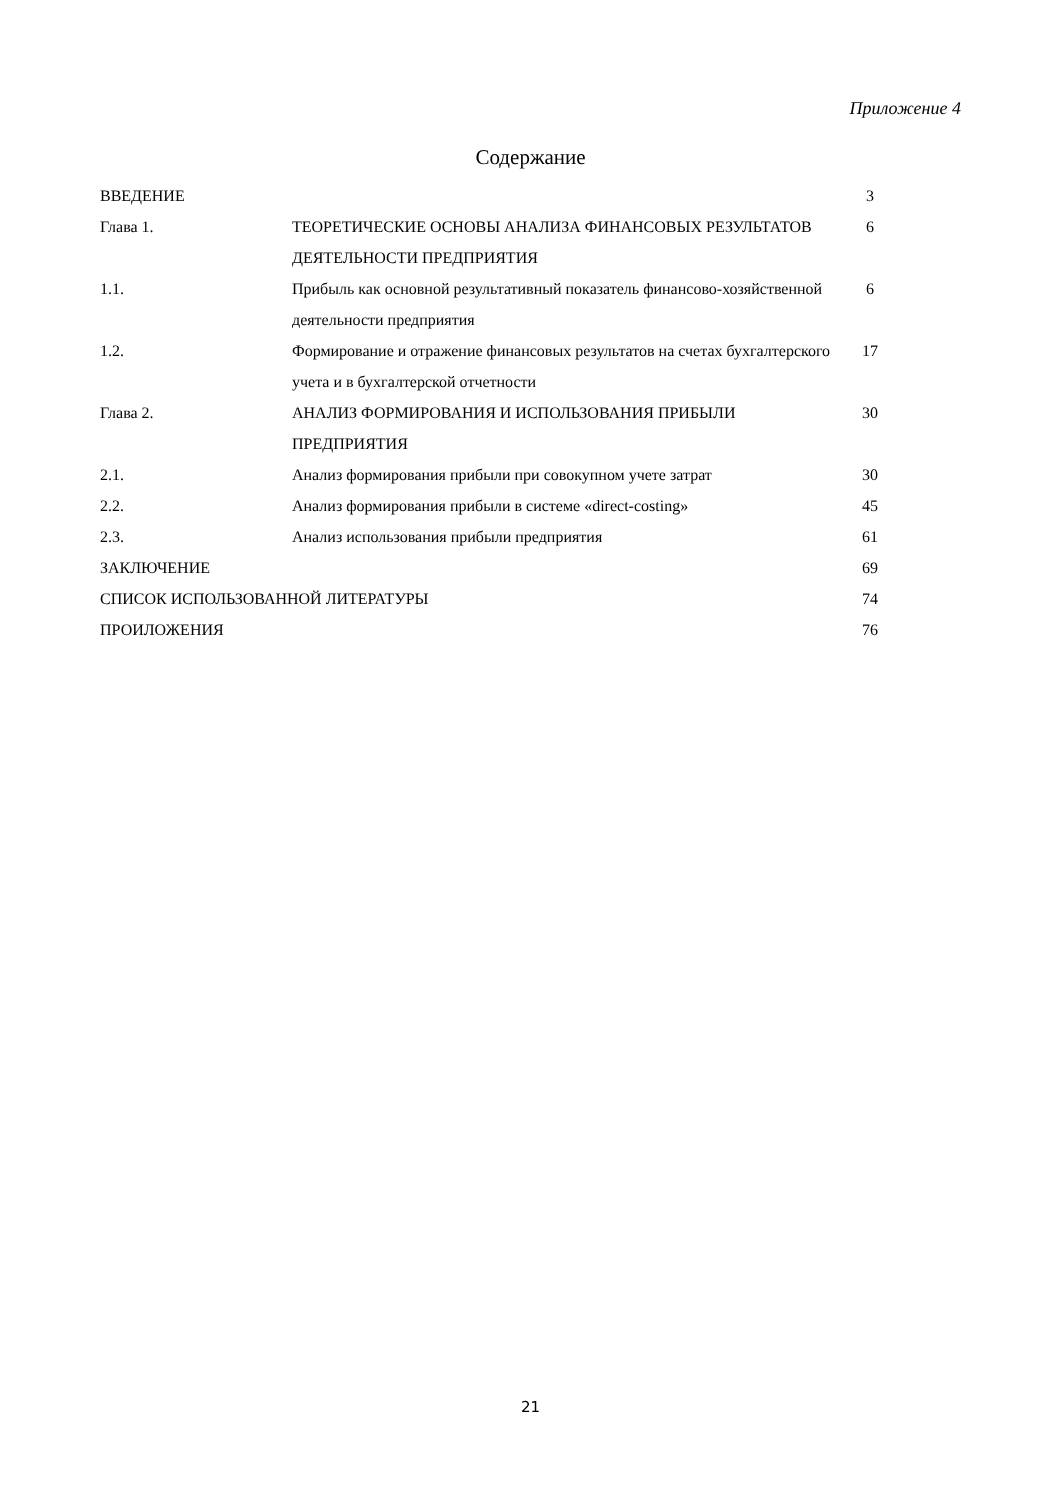Приложение 4
Содержание
| ВВЕДЕНИЕ | | 3 |
| Глава 1. | ТЕОРЕТИЧЕСКИЕ ОСНОВЫ АНАЛИЗА ФИНАНСОВЫХ РЕЗУЛЬТАТОВ ДЕЯТЕЛЬНОСТИ ПРЕДПРИЯТИЯ | 6 |
| 1.1. | Прибыль как основной результативный показатель финансово-хозяйственной деятельности предприятия | 6 |
| 1.2. | Формирование и отражение финансовых результатов на счетах бухгалтерского учета и в бухгалтерской отчетности | 17 |
| Глава 2. | АНАЛИЗ ФОРМИРОВАНИЯ И ИСПОЛЬЗОВАНИЯ ПРИБЫЛИ ПРЕДПРИЯТИЯ | 30 |
| 2.1. | Анализ формирования прибыли при совокупном учете затрат | 30 |
| 2.2. | Анализ формирования прибыли в системе «direct-costing» | 45 |
| 2.3. | Анализ использования прибыли предприятия | 61 |
| ЗАКЛЮЧЕНИЕ | | 69 |
| СПИСОК ИСПОЛЬЗОВАННОЙ ЛИТЕРАТУРЫ | | 74 |
| ПРОИЛОЖЕНИЯ | | 76 |
21